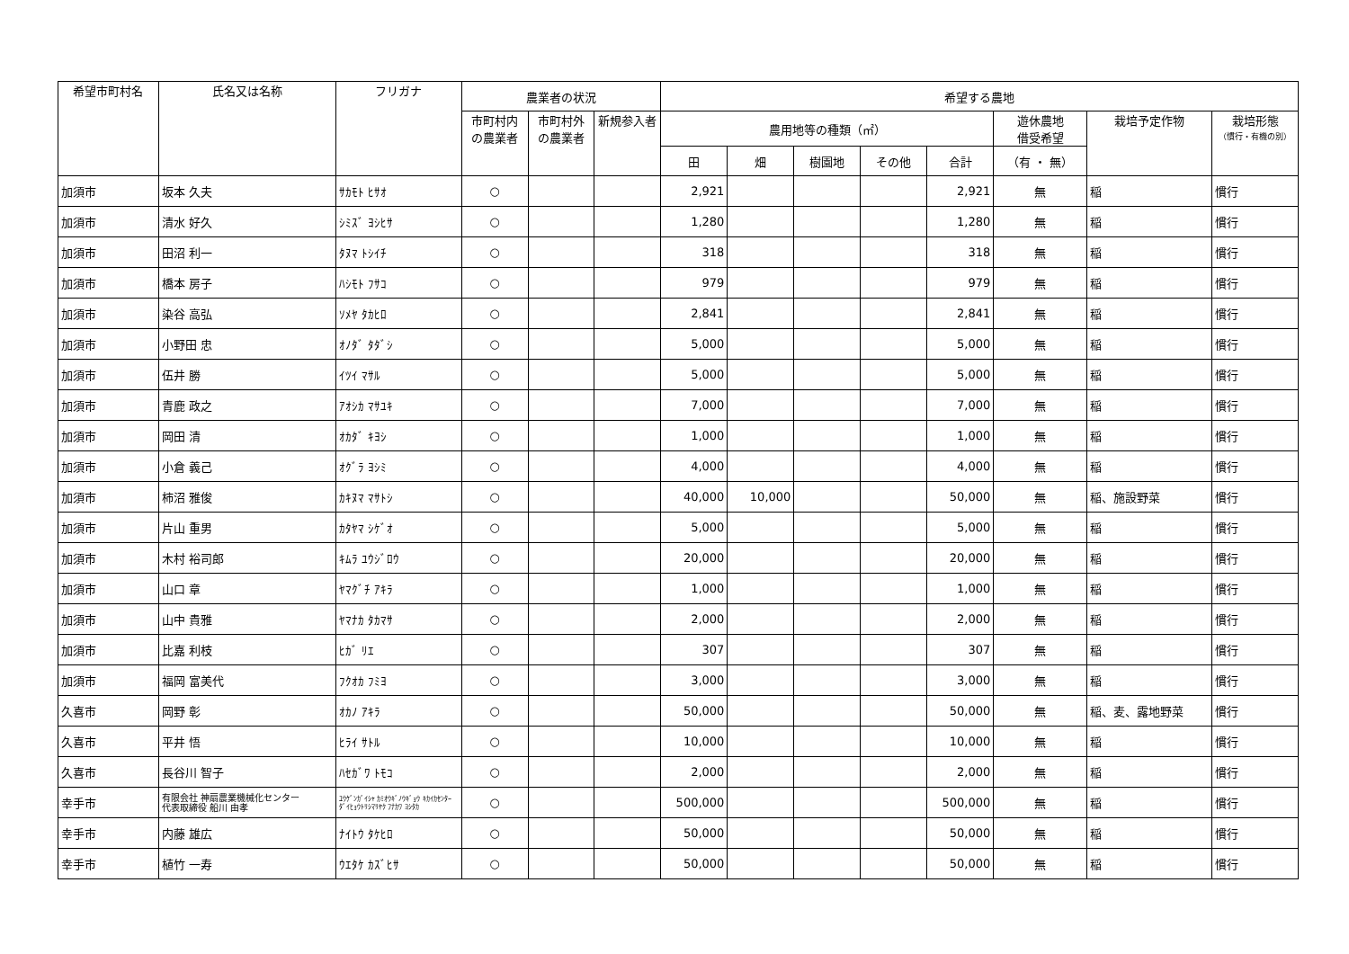| 希望市町村名 | 氏名又は名称 | フリガナ | 農業者の状況 | | | 希望する農地 | | | | | | | |
| --- | --- | --- | --- | --- | --- | --- | --- | --- | --- | --- | --- | --- | --- |
| | | | 市町村内 の農業者 | 市町村外 の農業者 | 新規参入者 | 農用地等の種類（㎡） | | | | | 遊休農地 借受希望 | 栽培予定作物 | 栽培形態 （慣行・有機の別） |
| | | | | | | 田 | 畑 | 樹園地 | その他 | 合計 | （有 ・ 無） | | |
| 加須市 | 坂本 久夫 | ｻｶﾓﾄ ﾋｻｵ | ○ | | | 2,921 | | | | 2,921 | 無 | 稲 | 慣行 |
| 加須市 | 清水 好久 | ｼﾐｽﾞ ﾖｼﾋｻ | ○ | | | 1,280 | | | | 1,280 | 無 | 稲 | 慣行 |
| 加須市 | 田沼 利一 | ﾀﾇﾏ ﾄｼｲﾁ | ○ | | | 318 | | | | 318 | 無 | 稲 | 慣行 |
| 加須市 | 橋本 房子 | ﾊｼﾓﾄ ﾌｻｺ | ○ | | | 979 | | | | 979 | 無 | 稲 | 慣行 |
| 加須市 | 染谷 高弘 | ｿﾒﾔ ﾀｶﾋﾛ | ○ | | | 2,841 | | | | 2,841 | 無 | 稲 | 慣行 |
| 加須市 | 小野田 忠 | ｵﾉﾀﾞ ﾀﾀﾞｼ | ○ | | | 5,000 | | | | 5,000 | 無 | 稲 | 慣行 |
| 加須市 | 伍井 勝 | ｲﾂｲ ﾏｻﾙ | ○ | | | 5,000 | | | | 5,000 | 無 | 稲 | 慣行 |
| 加須市 | 青鹿 政之 | ｱｵｼｶ ﾏｻﾕｷ | ○ | | | 7,000 | | | | 7,000 | 無 | 稲 | 慣行 |
| 加須市 | 岡田 清 | ｵｶﾀﾞ ｷﾖｼ | ○ | | | 1,000 | | | | 1,000 | 無 | 稲 | 慣行 |
| 加須市 | 小倉 義己 | ｵｸﾞﾗ ﾖｼﾐ | ○ | | | 4,000 | | | | 4,000 | 無 | 稲 | 慣行 |
| 加須市 | 柿沼 雅俊 | ｶｷﾇﾏ ﾏｻﾄｼ | ○ | | | 40,000 | 10,000 | | | 50,000 | 無 | 稲、施設野菜 | 慣行 |
| 加須市 | 片山 重男 | ｶﾀﾔﾏ ｼｹﾞｵ | ○ | | | 5,000 | | | | 5,000 | 無 | 稲 | 慣行 |
| 加須市 | 木村 裕司郎 | ｷﾑﾗ ﾕｳｼﾞﾛｳ | ○ | | | 20,000 | | | | 20,000 | 無 | 稲 | 慣行 |
| 加須市 | 山口 章 | ﾔﾏｸﾞﾁ ｱｷﾗ | ○ | | | 1,000 | | | | 1,000 | 無 | 稲 | 慣行 |
| 加須市 | 山中 貴雅 | ﾔﾏﾅｶ ﾀｶﾏｻ | ○ | | | 2,000 | | | | 2,000 | 無 | 稲 | 慣行 |
| 加須市 | 比嘉 利枝 | ﾋｶﾞ ﾘｴ | ○ | | | 307 | | | | 307 | 無 | 稲 | 慣行 |
| 加須市 | 福岡 富美代 | ﾌｸｵｶ ﾌﾐﾖ | ○ | | | 3,000 | | | | 3,000 | 無 | 稲 | 慣行 |
| 久喜市 | 岡野 彰 | ｵｶﾉ ｱｷﾗ | ○ | | | 50,000 | | | | 50,000 | 無 | 稲、麦、露地野菜 | 慣行 |
| 久喜市 | 平井 悟 | ﾋﾗｲ ｻﾄﾙ | ○ | | | 10,000 | | | | 10,000 | 無 | 稲 | 慣行 |
| 久喜市 | 長谷川 智子 | ﾊｾｶﾞﾜ ﾄﾓｺ | ○ | | | 2,000 | | | | 2,000 | 無 | 稲 | 慣行 |
| 幸手市 | 有限会社 神扇農業機械化センター 代表取締役 船川 由孝 | ﾕｳｹﾞﾝｶﾞｲｼｬ ｶﾐｵｳｷﾞﾉｳｷﾞｮｳ ｷｶｲｶｾﾝﾀｰ ﾀﾞｲﾋｮｳﾄﾘｼﾏﾘﾔｸ ﾌﾅｶﾜ ﾖｼﾀｶ | ○ | | | 500,000 | | | | 500,000 | 無 | 稲 | 慣行 |
| 幸手市 | 内藤 雄広 | ﾅｲﾄｳ ﾀｹﾋﾛ | ○ | | | 50,000 | | | | 50,000 | 無 | 稲 | 慣行 |
| 幸手市 | 植竹 一寿 | ｳｴﾀｹ ｶｽﾞﾋｻ | ○ | | | 50,000 | | | | 50,000 | 無 | 稲 | 慣行 |